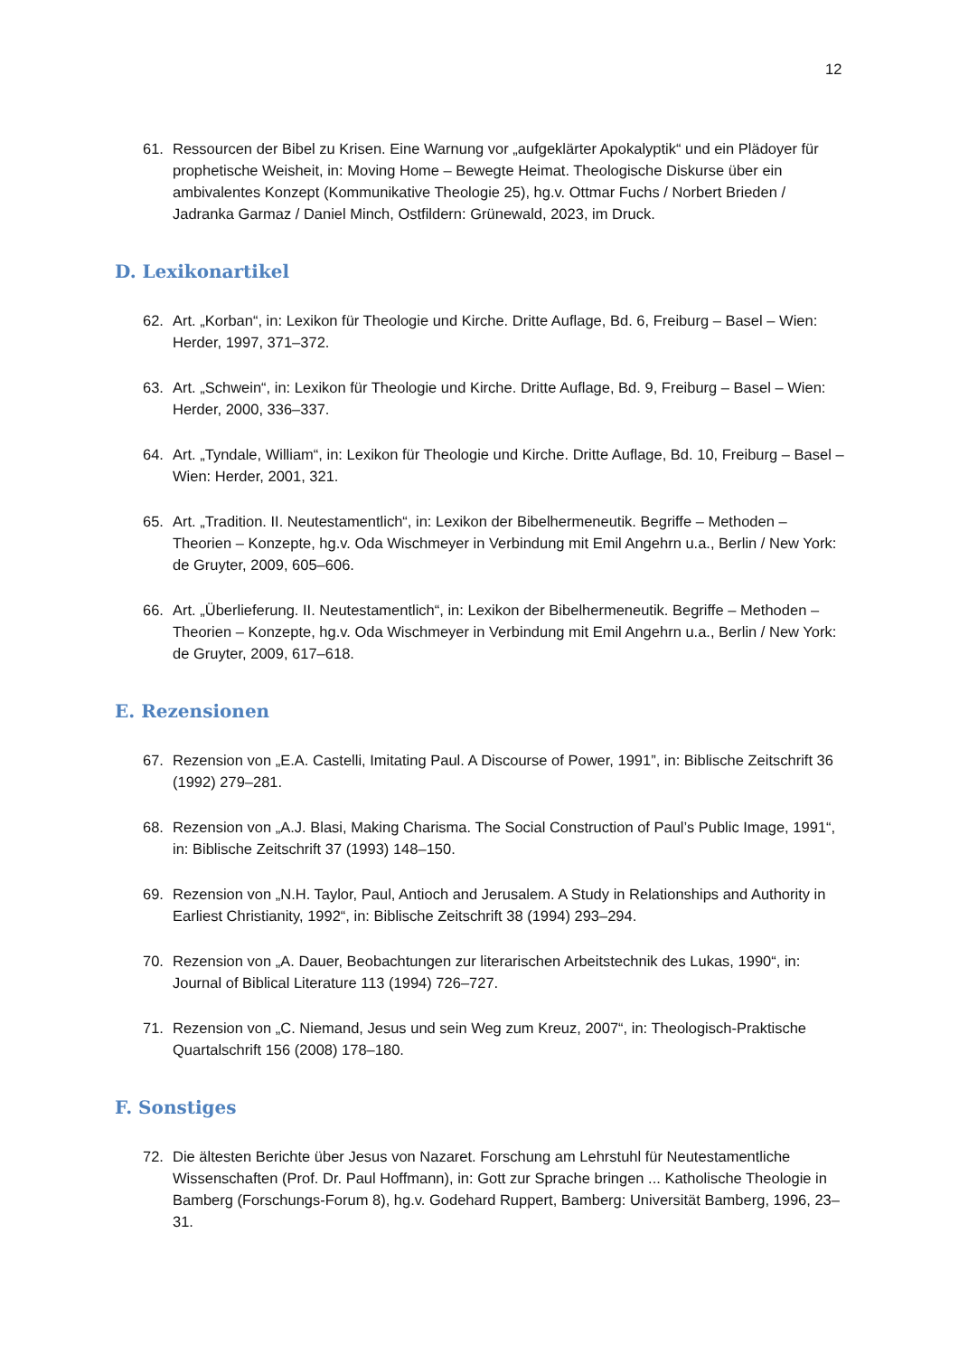12
61. Ressourcen der Bibel zu Krisen. Eine Warnung vor „aufgeklärter Apokalyptik“ und ein Plädoyer für prophetische Weisheit, in: Moving Home – Bewegte Heimat. Theologische Diskurse über ein ambivalentes Konzept (Kommunikative Theologie 25), hg.v. Ottmar Fuchs / Norbert Brieden / Jadranka Garmaz / Daniel Minch, Ostfildern: Grünewald, 2023, im Druck.
D. Lexikonartikel
62. Art. „Korban“, in: Lexikon für Theologie und Kirche. Dritte Auflage, Bd. 6, Freiburg – Basel – Wien: Herder, 1997, 371–372.
63. Art. „Schwein“, in: Lexikon für Theologie und Kirche. Dritte Auflage, Bd. 9, Freiburg – Basel – Wien: Herder, 2000, 336–337.
64. Art. „Tyndale, William“, in: Lexikon für Theologie und Kirche. Dritte Auflage, Bd. 10, Freiburg – Basel – Wien: Herder, 2001, 321.
65. Art. „Tradition. II. Neutestamentlich“, in: Lexikon der Bibelhermeneutik. Begriffe – Methoden – Theorien – Konzepte, hg.v. Oda Wischmeyer in Verbindung mit Emil Angehrn u.a., Berlin / New York: de Gruyter, 2009, 605–606.
66. Art. „Überlieferung. II. Neutestamentlich“, in: Lexikon der Bibelhermeneutik. Begriffe – Methoden – Theorien – Konzepte, hg.v. Oda Wischmeyer in Verbindung mit Emil Angehrn u.a., Berlin / New York: de Gruyter, 2009, 617–618.
E. Rezensionen
67. Rezension von „E.A. Castelli, Imitating Paul. A Discourse of Power, 1991”, in: Biblische Zeitschrift 36 (1992) 279–281.
68. Rezension von „A.J. Blasi, Making Charisma. The Social Construction of Paul’s Public Image, 1991“, in: Biblische Zeitschrift 37 (1993) 148–150.
69. Rezension von „N.H. Taylor, Paul, Antioch and Jerusalem. A Study in Relationships and Authority in Earliest Christianity, 1992“, in: Biblische Zeitschrift 38 (1994) 293–294.
70. Rezension von „A. Dauer, Beobachtungen zur literarischen Arbeitstechnik des Lukas, 1990“, in: Journal of Biblical Literature 113 (1994) 726–727.
71. Rezension von „C. Niemand, Jesus und sein Weg zum Kreuz, 2007“, in: Theologisch-Praktische Quartalschrift 156 (2008) 178–180.
F. Sonstiges
72. Die ältesten Berichte über Jesus von Nazaret. Forschung am Lehrstuhl für Neutestamentliche Wissenschaften (Prof. Dr. Paul Hoffmann), in: Gott zur Sprache bringen ... Katholische Theologie in Bamberg (Forschungs-Forum 8), hg.v. Godehard Ruppert, Bamberg: Universität Bamberg, 1996, 23–31.